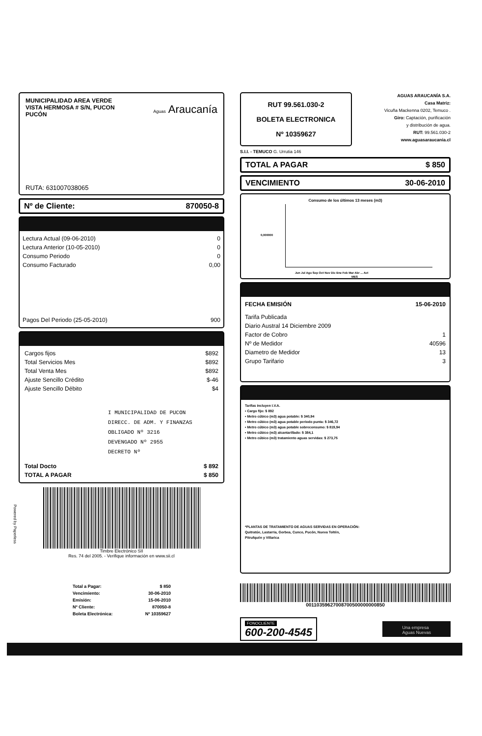MUNICIPALIDAD AREA VERDE
VISTA HERMOSA # S/N, PUCON
PUCÓN
Aguas Araucanía
RUTA: 631007038065
Nº de Cliente: 870050-8
| Lectura Actual (09-06-2010) | 0 |
| Lectura Anterior (10-05-2010) | 0 |
| Consumo Periodo | 0 |
| Consumo Facturado | 0,00 |
| Pagos Del Periodo (25-05-2010) | 900 |
| Cargos fijos | $892 |
| Total Servicios Mes | $892 |
| Total Venta Mes | $892 |
| Ajuste Sencillo Crédito | $-46 |
| Ajuste Sencillo Débito | $4 |
I MUNICIPALIDAD DE PUCON
DIRECC. DE ADM. Y FINANZAS
OBLIGADO Nº 3216
DEVENGADO Nº 2955
DECRETO Nº
| Total Docto | $ 892 |
| TOTAL A PAGAR | $ 850 |
Timbre Electrónico SII
Res. 74 del 2005. - Verifique información en www.sii.cl
Powered by Paperless
| Total a Pagar: | $ 850 |
| Vencimiento: | 30-06-2010 |
| Emisión: | 15-06-2010 |
| Nº Cliente: | 870050-8 |
| Boleta Electrónica: | Nº 10359627 |
RUT 99.561.030-2
BOLETA ELECTRONICA
Nº 10359627
AGUAS ARAUCANÍA S.A.
Casa Matriz:
Vicuña Mackenna 0202, Temuco .
Giro: Captación, purificación
y distribución de agua.
RUT: 99.561.030-2
www.aguasaraucania.cl
S.I.I. - TEMUCO G. Urrutia 146
TOTAL A PAGAR $ 850
VENCIMIENTO 30-06-2010
Consumo de los últimos 13 meses (m3)
0,000000
Jun Jul Ago Sep Oct Nov Dic Ene Feb Mar Abr ... Act
MES
| FECHA EMISIÓN | 15-06-2010 |
| Tarifa Publicada | |
| Diario Austral 14 Diciembre 2009 | |
| Factor de Cobro | 1 |
| Nº de Medidor | 40596 |
| Diametro de Medidor | 13 |
| Grupo Tarifario | 3 |
Tarifas incluyen I.V.A.
• Cargo fijo: $ 892
• Metro cúbico (m3) agua potable: $ 340,94
• Metro cúbico (m3) agua potable periodo punta: $ 346,72
• Metro cúbico (m3) agua potable sobreconsumo: $ 819,94
• Metro cúbico (m3) alcantarillado: $ 384,1
• Metro cúbico (m3) tratamiento aguas servidas: $ 273,75
*PLANTAS DE TRATAMIENTO DE AGUAS SERVIDAS EN OPERACIÓN:
Quitratúe, Lastarria, Gorbea, Cunco, Pucón, Nueva Toltén,
Pitrufquén y Villarica
00110359627008700500000000850
FONOCLIENTE
600-200-4545
Una empresa
Aguas Nuevas